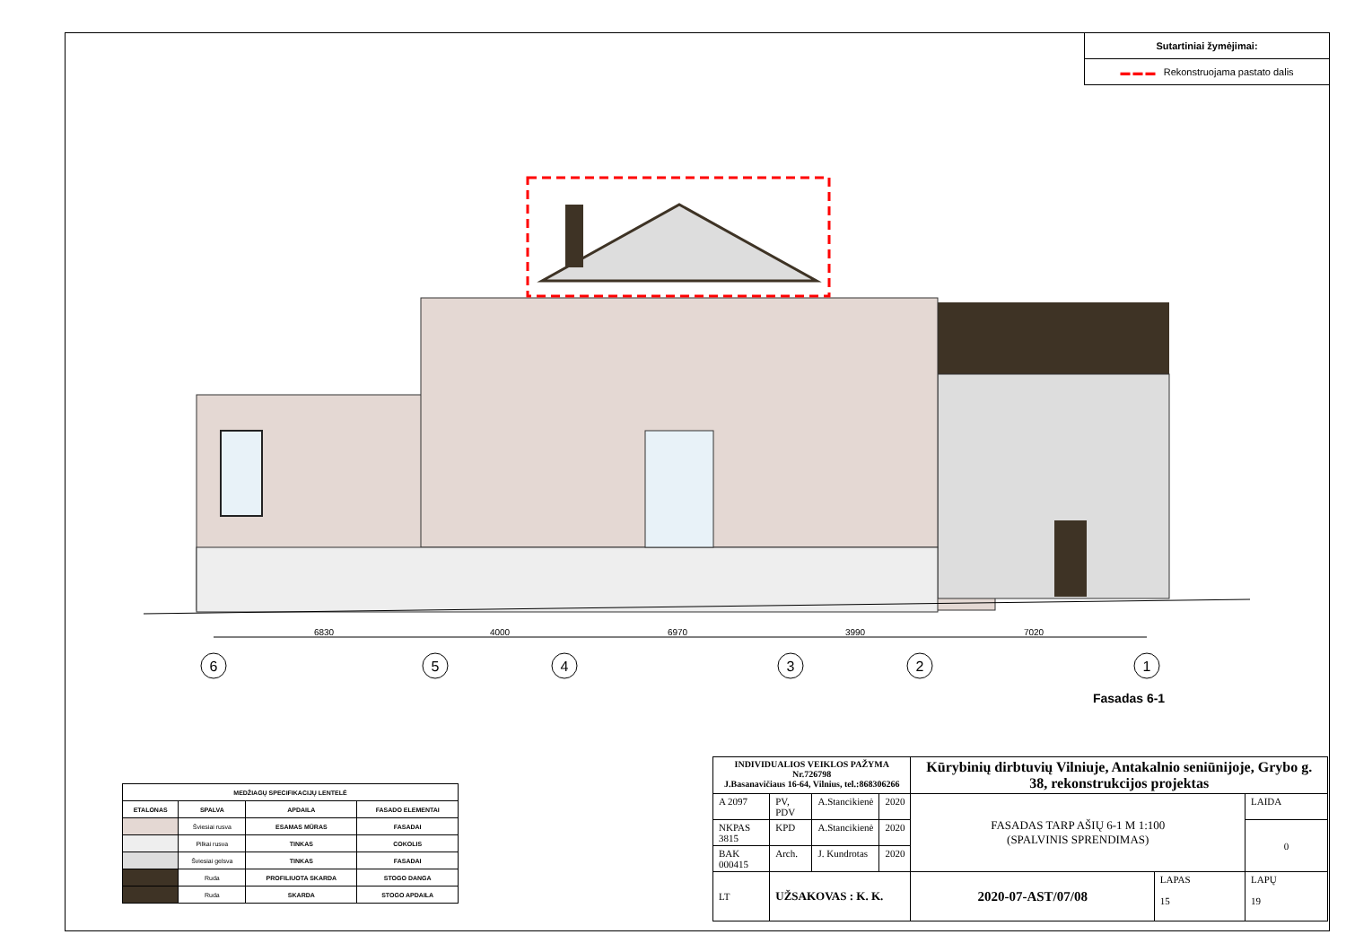Sutartiniai žymėjimai:
▬ ▬ ▬ Rekonstruojama pastato dalis
6830
4000
6970
3990
7020
6
5
4
3
2
1
Fasadas 6-1
| MEDŽIAGŲ SPECIFIKACIJŲ LENTELĖ | | | |
| --- | --- | --- | --- |
| ETALONAS | SPALVA | APDAILA | FASADO ELEMENTAI |
| | Šviesiai rusva | ESAMAS MŪRAS | FASADAI |
| | Pilkai rusva | TINKAS | COKOLIS |
| | Šviesiai gelsva | TINKAS | FASADAI |
| | Ruda | PROFILIUOTA SKARDA | STOGO DANGA |
| | Ruda | SKARDA | STOGO APDAILA |
| INDIVIDUALIOS VEIKLOS PAŽYMA Nr.726798 J.Basanavičiaus 16-64, Vilnius, tel.:868306266 | | | | Kūrybinių dirbtuvių Vilniuje, Antakalnio seniūnijoje, Grybo g. 38, rekonstrukcijos projektas | | |
| A 2097 | PV, PDV | A.Stancikienė | 2020 | FASADAS TARP AŠIŲ 6-1 M 1:100 (SPALVINIS SPRENDIMAS) | | LAIDA |
| NKPAS 3815 | KPD | A.Stancikienė | 2020 | | | 0 |
| BAK 000415 | Arch. | J. Kundrotas | 2020 | | | |
| LT | UŽSAKOVAS : K. K. | | | 2020-07-AST/07/08 | LAPAS 15 | LAPŲ 19 |